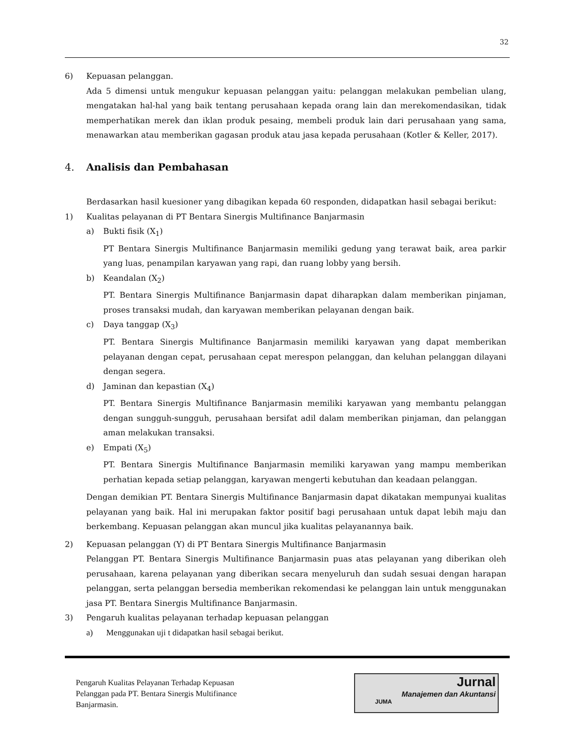32
6) Kepuasan pelanggan.
Ada 5 dimensi untuk mengukur kepuasan pelanggan yaitu: pelanggan melakukan pembelian ulang, mengatakan hal-hal yang baik tentang perusahaan kepada orang lain dan merekomendasikan, tidak memperhatikan merek dan iklan produk pesaing, membeli produk lain dari perusahaan yang sama, menawarkan atau memberikan gagasan produk atau jasa kepada perusahaan (Kotler & Keller, 2017).
4. Analisis dan Pembahasan
Berdasarkan hasil kuesioner yang dibagikan kepada 60 responden, didapatkan hasil sebagai berikut:
1) Kualitas pelayanan di PT Bentara Sinergis Multifinance Banjarmasin
a) Bukti fisik (X<sub>1</sub>)
PT Bentara Sinergis Multifinance Banjarmasin memiliki gedung yang terawat baik, area parkir yang luas, penampilan karyawan yang rapi, dan ruang lobby yang bersih.
b) Keandalan (X<sub>2</sub>)
PT. Bentara Sinergis Multifinance Banjarmasin dapat diharapkan dalam memberikan pinjaman, proses transaksi mudah, dan karyawan memberikan pelayanan dengan baik.
c) Daya tanggap (X<sub>3</sub>)
PT. Bentara Sinergis Multifinance Banjarmasin memiliki karyawan yang dapat memberikan pelayanan dengan cepat, perusahaan cepat merespon pelanggan, dan keluhan pelanggan dilayani dengan segera.
d) Jaminan dan kepastian (X<sub>4</sub>)
PT. Bentara Sinergis Multifinance Banjarmasin memiliki karyawan yang membantu pelanggan dengan sungguh-sungguh, perusahaan bersifat adil dalam memberikan pinjaman, dan pelanggan aman melakukan transaksi.
e) Empati (X<sub>5</sub>)
PT. Bentara Sinergis Multifinance Banjarmasin memiliki karyawan yang mampu memberikan perhatian kepada setiap pelanggan, karyawan mengerti kebutuhan dan keadaan pelanggan.
Dengan demikian PT. Bentara Sinergis Multifinance Banjarmasin dapat dikatakan mempunyai kualitas pelayanan yang baik. Hal ini merupakan faktor positif bagi perusahaan untuk dapat lebih maju dan berkembang. Kepuasan pelanggan akan muncul jika kualitas pelayanannya baik.
2) Kepuasan pelanggan (Y) di PT Bentara Sinergis Multifinance Banjarmasin
Pelanggan PT. Bentara Sinergis Multifinance Banjarmasin puas atas pelayanan yang diberikan oleh perusahaan, karena pelayanan yang diberikan secara menyeluruh dan sudah sesuai dengan harapan pelanggan, serta pelanggan bersedia memberikan rekomendasi ke pelanggan lain untuk menggunakan jasa PT. Bentara Sinergis Multifinance Banjarmasin.
3) Pengaruh kualitas pelayanan terhadap kepuasan pelanggan
a) Menggunakan uji t didapatkan hasil sebagai berikut.
Pengaruh Kualitas Pelayanan Terhadap Kepuasan
Pelanggan pada PT. Bentara Sinergis Multifinance
Banjarmasin.
Jurnal
Manajemen dan Akuntansi
JUMA